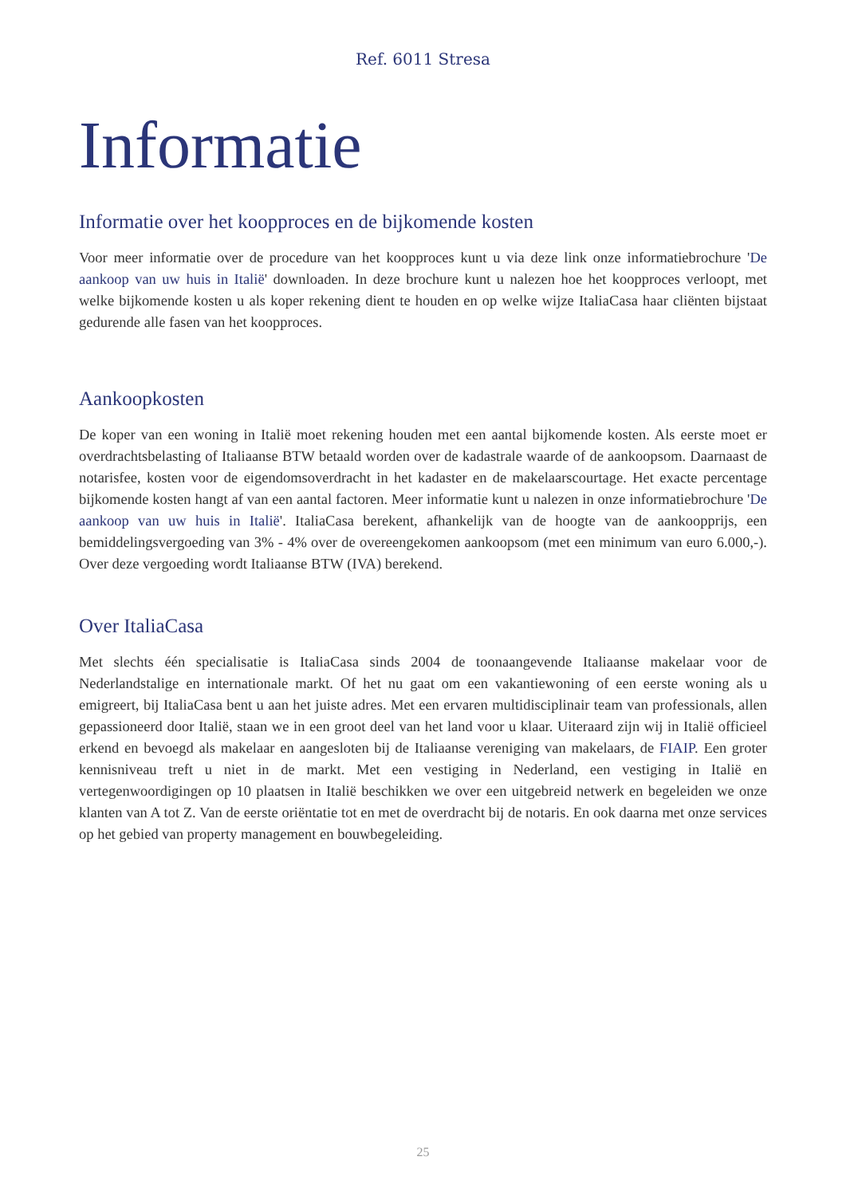Ref. 6011 Stresa
Informatie
Informatie over het koopproces en de bijkomende kosten
Voor meer informatie over de procedure van het koopproces kunt u via deze link onze informatiebrochure 'De aankoop van uw huis in Italië' downloaden. In deze brochure kunt u nalezen hoe het koopproces verloopt, met welke bijkomende kosten u als koper rekening dient te houden en op welke wijze ItaliaCasa haar cliënten bijstaat gedurende alle fasen van het koopproces.
Aankoopkosten
De koper van een woning in Italië moet rekening houden met een aantal bijkomende kosten. Als eerste moet er overdrachtsbelasting of Italiaanse BTW betaald worden over de kadastrale waarde of de aankoopsom. Daarnaast de notarisfee, kosten voor de eigendomsoverdracht in het kadaster en de makelaarscourtage. Het exacte percentage bijkomende kosten hangt af van een aantal factoren. Meer informatie kunt u nalezen in onze informatiebrochure 'De aankoop van uw huis in Italië'. ItaliaCasa berekent, afhankelijk van de hoogte van de aankoopprijs, een bemiddelingsvergoeding van 3% - 4% over de overeengekomen aankoopsom (met een minimum van euro 6.000,-). Over deze vergoeding wordt Italiaanse BTW (IVA) berekend.
Over ItaliaCasa
Met slechts één specialisatie is ItaliaCasa sinds 2004 de toonaangevende Italiaanse makelaar voor de Nederlandstalige en internationale markt. Of het nu gaat om een vakantiewoning of een eerste woning als u emigreert, bij ItaliaCasa bent u aan het juiste adres. Met een ervaren multidisciplinair team van professionals, allen gepassioneerd door Italië, staan we in een groot deel van het land voor u klaar. Uiteraard zijn wij in Italië officieel erkend en bevoegd als makelaar en aangesloten bij de Italiaanse vereniging van makelaars, de FIAIP. Een groter kennisniveau treft u niet in de markt. Met een vestiging in Nederland, een vestiging in Italië en vertegenwoordigingen op 10 plaatsen in Italië beschikken we over een uitgebreid netwerk en begeleiden we onze klanten van A tot Z. Van de eerste oriëntatie tot en met de overdracht bij de notaris. En ook daarna met onze services op het gebied van property management en bouwbegeleiding.
25